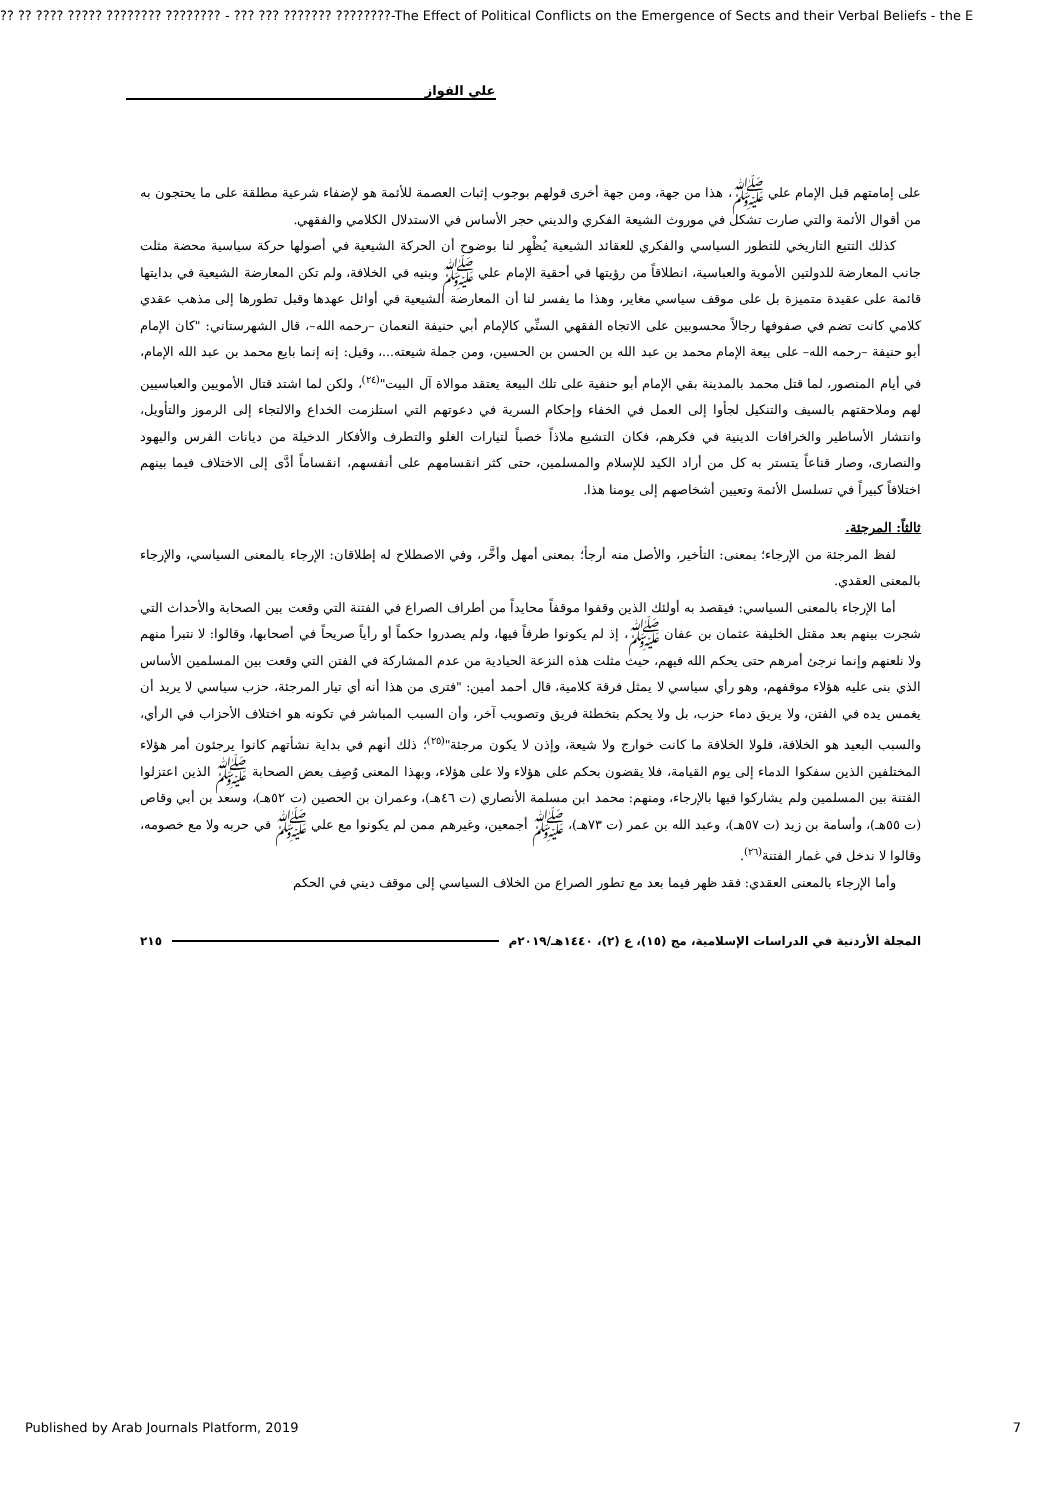?? ?? ???? ????? ???????? ???????? - ??? ??? ??????? ????????-The Effect of Political Conflicts on the Emergence of Sects and their Verbal Beliefs - the E
علي الفواز
على إمامتهم قبل الإمام علي ﷺ، هذا من جهة، ومن جهة أخرى قولهم بوجوب إثبات العصمة للأئمة هو لإضفاء شرعية مطلقة على ما يحتجون به من أقوال الأئمة والتي صارت تشكل في موروث الشيعة الفكري والديني حجر الأساس في الاستدلال الكلامي والفقهي.
كذلك التتبع التاريخي للتطور السياسي والفكري للعقائد الشيعية يُظْهِر لنا بوضوح أن الحركة الشيعية في أصولها حركة سياسية محضة مثلت جانب المعارضة للدولتين الأموية والعباسية، انطلاقاً من رؤيتها في أحقية الإمام علي ﷺ وبنيه في الخلافة، ولم تكن المعارضة الشيعية في بدايتها قائمة على عقيدة متميزة بل على موقف سياسي مغاير، وهذا ما يفسر لنا أن المعارضة الشيعية في أوائل عهدها وقبل تطورها إلى مذهب عقدي كلامي كانت تضم في صفوفها رجالاً محسوبين على الاتجاه الفقهي السنِّي كالإمام أبي حنيفة النعمان –رحمه الله–، قال الشهرستاني: "كان الإمام أبو حنيفة –رحمه الله– على بيعة الإمام محمد بن عبد الله بن الحسن بن الحسين، ومن جملة شيعته...، وقيل: إنه إنما بايع محمد بن عبد الله الإمام، في أيام المنصور، لما قتل محمد بالمدينة بقي الإمام أبو حنفية على تلك البيعة يعتقد موالاة آل البيت"<sup>(٢٤)</sup>، ولكن لما اشتد قتال الأمويين والعباسيين لهم وملاحقتهم بالسيف والتنكيل لجأوا إلى العمل في الخفاء وإحكام السرية في دعوتهم التي استلزمت الخداع والالتجاء إلى الرموز والتأويل، وانتشار الأساطير والخرافات الدينية في فكرهم، فكان التشيع ملاذاً خصباً لتيارات الغلو والتطرف والأفكار الدخيلة من ديانات الفرس واليهود والنصارى، وصار قناعاً يتستر به كل من أراد الكيد للإسلام والمسلمين، حتى كثر انقسامهم على أنفسهم، انقساماً أدَّى إلى الاختلاف فيما بينهم اختلافاً كبيراً في تسلسل الأئمة وتعيين أشخاصهم إلى يومنا هذا.
ثالثاً: المرجئة.
لفظ المرجئة من الإرجاء؛ بمعنى: التأخير، والأصل منه أرجأ؛ بمعنى أمهل وأخَّر، وفي الاصطلاح له إطلاقان: الإرجاء بالمعنى السياسي، والإرجاء بالمعنى العقدي.
أما الإرجاء بالمعنى السياسي: فيقصد به أولئك الذين وقفوا موقفاً محايداً من أطراف الصراع في الفتنة التي وقعت بين الصحابة والأحداث التي شجرت بينهم بعد مقتل الخليفة عثمان بن عفان ﷺ، إذ لم يكونوا طرفاً فيها، ولم يصدروا حكماً أو رأياً صريحاً في أصحابها، وقالوا: لا نتبرأ منهم ولا نلعنهم وإنما نرجئ أمرهم حتى يحكم الله فيهم، حيث مثلت هذه النزعة الحيادية من عدم المشاركة في الفتن التي وقعت بين المسلمين الأساس الذي بنى عليه هؤلاء موقفهم، وهو رأي سياسي لا يمثل فرقة كلامية، قال أحمد أمين: "فترى من هذا أنه أي تيار المرجئة، حزب سياسي لا يريد أن يغمس يده في الفتن، ولا يريق دماء حزب، بل ولا يحكم بتخطئة فريق وتصويب آخر، وأن السبب المباشر في تكونه هو اختلاف الأحزاب في الرأي، والسبب البعيد هو الخلافة، فلولا الخلافة ما كانت خوارج ولا شيعة، وإذن لا يكون مرجئة"<sup>(٢٥)</sup>؛ ذلك أنهم في بداية نشأتهم كانوا يرجئون أمر هؤلاء المختلفين الذين سفكوا الدماء إلى يوم القيامة، فلا يقضون بحكم على هؤلاء ولا على هؤلاء، وبهذا المعنى وُصِف بعض الصحابة ﷺ الذين اعتزلوا الفتنة بين المسلمين ولم يشاركوا فيها بالإرجاء، ومنهم: محمد ابن مسلمة الأنصاري (ت ٤٦هـ)، وعمران بن الحصين (ت ٥٢هـ)، وسعد بن أبي وقاص (ت ٥٥هـ)، وأسامة بن زيد (ت ٥٧هـ)، وعبد الله بن عمر (ت ٧٣هـ)، ﷺ أجمعين، وغيرهم ممن لم يكونوا مع علي ﷺ في حربه ولا مع خصومه، وقالوا لا ندخل في غمار الفتنة<sup>(٢٦)</sup>.
وأما الإرجاء بالمعنى العقدي: فقد ظهر فيما بعد مع تطور الصراع من الخلاف السياسي إلى موقف ديني في الحكم
المجلة الأردنية في الدراسات الإسلامية، مج (١٥)، ع (٢)، ١٤٤٠هـ/٢٠١٩م ٢١٥
Published by Arab Journals Platform, 2019 7